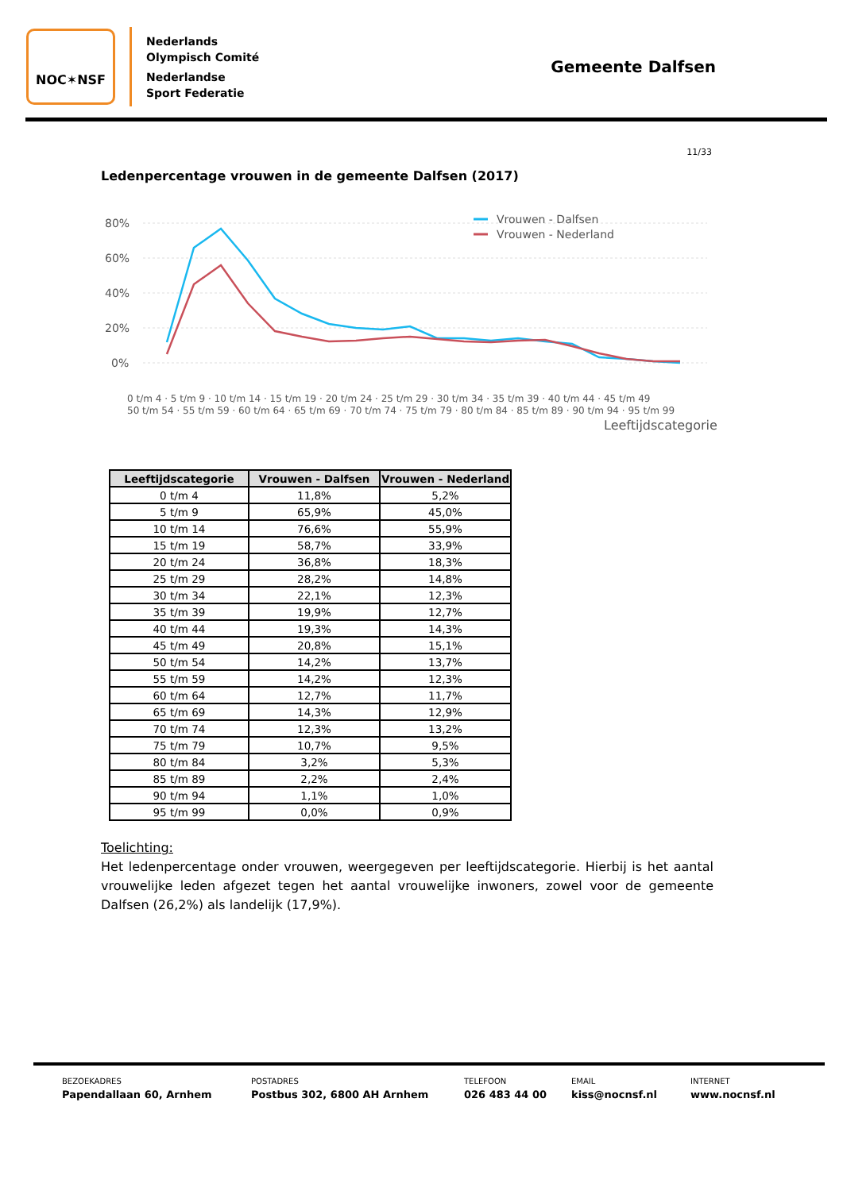NOC✶NSF
Nederlands
Olympisch Comité
Nederlandse
Sport Federatie
Gemeente Dalfsen
11/33
Ledenpercentage vrouwen in de gemeente Dalfsen (2017)
80%
60%
40%
20%
0%
Vrouwen - Dalfsen
Vrouwen - Nederland
Leeftijdscategorie
0 t/m 4 · 5 t/m 9 · 10 t/m 14 · 15 t/m 19 · 20 t/m 24 · 25 t/m 29 · 30 t/m 34 · 35 t/m 39 · 40 t/m 44 · 45 t/m 49
50 t/m 54 · 55 t/m 59 · 60 t/m 64 · 65 t/m 69 · 70 t/m 74 · 75 t/m 79 · 80 t/m 84 · 85 t/m 89 · 90 t/m 94 · 95 t/m 99
| Leeftijdscategorie | Vrouwen - Dalfsen | Vrouwen - Nederland |
| --- | --- | --- |
| 0 t/m 4 | 11,8% | 5,2% |
| 5 t/m 9 | 65,9% | 45,0% |
| 10 t/m 14 | 76,6% | 55,9% |
| 15 t/m 19 | 58,7% | 33,9% |
| 20 t/m 24 | 36,8% | 18,3% |
| 25 t/m 29 | 28,2% | 14,8% |
| 30 t/m 34 | 22,1% | 12,3% |
| 35 t/m 39 | 19,9% | 12,7% |
| 40 t/m 44 | 19,3% | 14,3% |
| 45 t/m 49 | 20,8% | 15,1% |
| 50 t/m 54 | 14,2% | 13,7% |
| 55 t/m 59 | 14,2% | 12,3% |
| 60 t/m 64 | 12,7% | 11,7% |
| 65 t/m 69 | 14,3% | 12,9% |
| 70 t/m 74 | 12,3% | 13,2% |
| 75 t/m 79 | 10,7% | 9,5% |
| 80 t/m 84 | 3,2% | 5,3% |
| 85 t/m 89 | 2,2% | 2,4% |
| 90 t/m 94 | 1,1% | 1,0% |
| 95 t/m 99 | 0,0% | 0,9% |
Toelichting:
Het ledenpercentage onder vrouwen, weergegeven per leeftijdscategorie. Hierbij is het aantal vrouwelijke leden afgezet tegen het aantal vrouwelijke inwoners, zowel voor de gemeente Dalfsen (26,2%) als landelijk (17,9%).
BEZOEKADRES
Papendallaan 60, Arnhem
POSTADRES
Postbus 302, 6800 AH Arnhem
TELEFOON
026 483 44 00
EMAIL
kiss@nocnsf.nl
INTERNET
www.nocnsf.nl